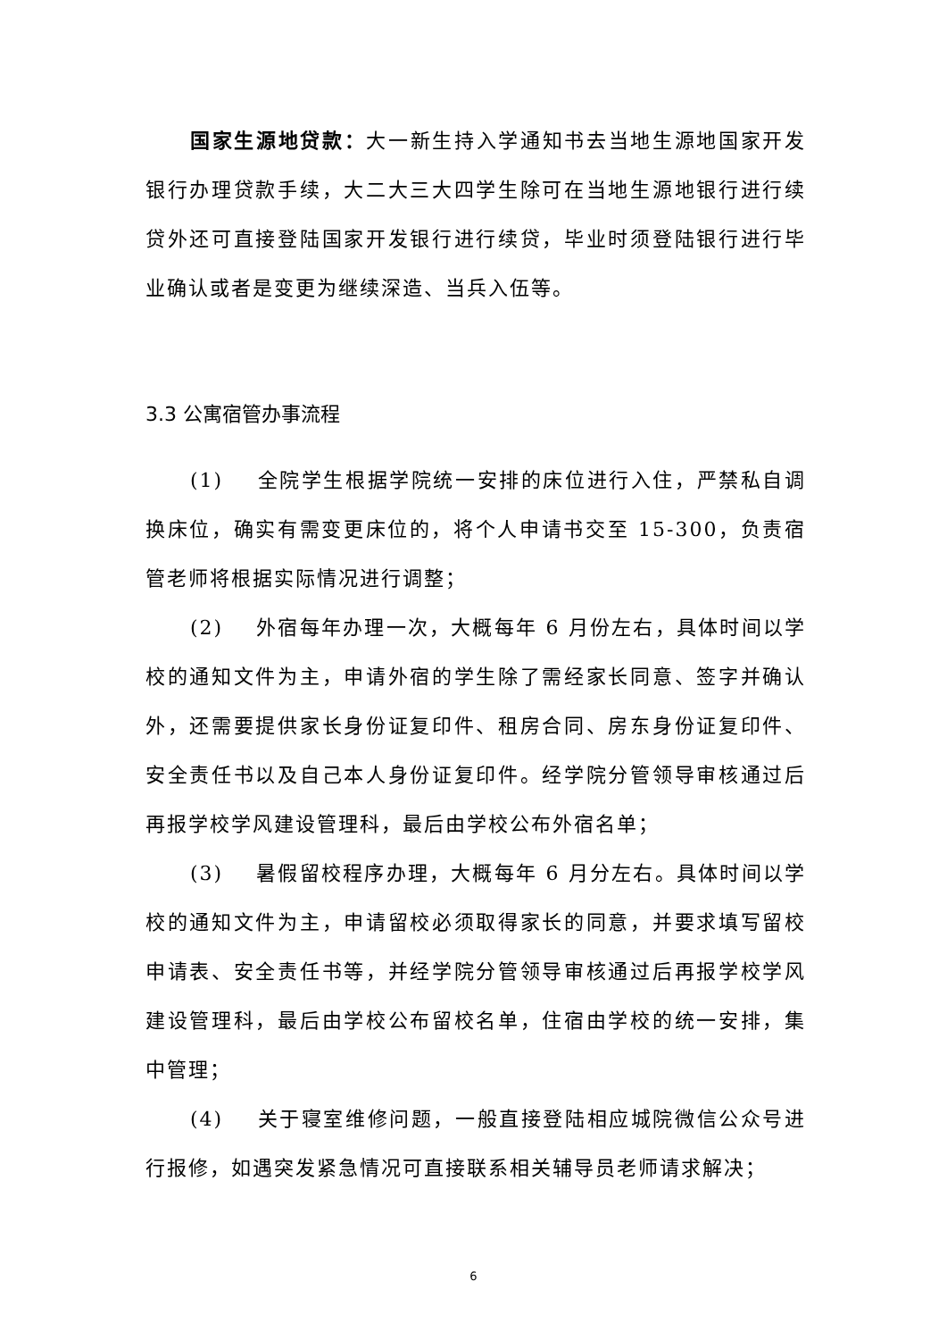国家生源地贷款：大一新生持入学通知书去当地生源地国家开发银行办理贷款手续，大二大三大四学生除可在当地生源地银行进行续贷外还可直接登陆国家开发银行进行续贷，毕业时须登陆银行进行毕业确认或者是变更为继续深造、当兵入伍等。
3.3 公寓宿管办事流程
(1) 全院学生根据学院统一安排的床位进行入住，严禁私自调换床位，确实有需变更床位的，将个人申请书交至 15-300，负责宿管老师将根据实际情况进行调整；
(2) 外宿每年办理一次，大概每年 6 月份左右，具体时间以学校的通知文件为主，申请外宿的学生除了需经家长同意、签字并确认外，还需要提供家长身份证复印件、租房合同、房东身份证复印件、安全责任书以及自己本人身份证复印件。经学院分管领导审核通过后再报学校学风建设管理科，最后由学校公布外宿名单；
(3) 暑假留校程序办理，大概每年 6 月分左右。具体时间以学校的通知文件为主，申请留校必须取得家长的同意，并要求填写留校申请表、安全责任书等，并经学院分管领导审核通过后再报学校学风建设管理科，最后由学校公布留校名单，住宿由学校的统一安排，集中管理；
(4) 关于寝室维修问题，一般直接登陆相应城院微信公众号进行报修，如遇突发紧急情况可直接联系相关辅导员老师请求解决；
6